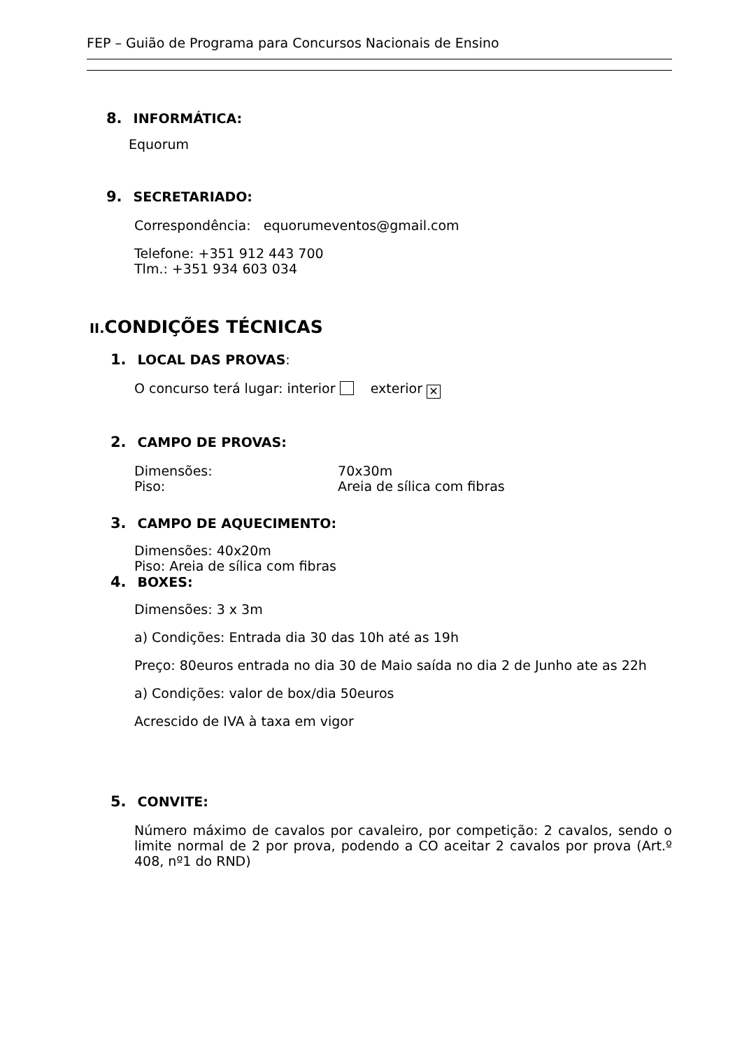FEP – Guião de Programa para Concursos Nacionais de Ensino
8. INFORMÁTICA:
Equorum
9. SECRETARIADO:
Correspondência: equorumeventos@gmail.com
Telefone: +351 912 443 700
Tlm.: +351 934 603 034
II. CONDIÇÕES TÉCNICAS
1. LOCAL DAS PROVAS:
O concurso terá lugar: interior exterior ✕
2. CAMPO DE PROVAS:
Dimensões: 70x30m
Piso: Areia de sílica com fibras
3. CAMPO DE AQUECIMENTO:
Dimensões: 40x20m
Piso: Areia de sílica com fibras
4. BOXES:
Dimensões: 3 x 3m
a) Condições: Entrada dia 30 das 10h até as 19h
Preço: 80euros entrada no dia 30 de Maio saída no dia 2 de Junho ate as 22h
a) Condições: valor de box/dia 50euros
Acrescido de IVA à taxa em vigor
5. CONVITE:
Número máximo de cavalos por cavaleiro, por competição: 2 cavalos, sendo o limite normal de 2 por prova, podendo a CO aceitar 2 cavalos por prova (Art.º 408, nº1 do RND)